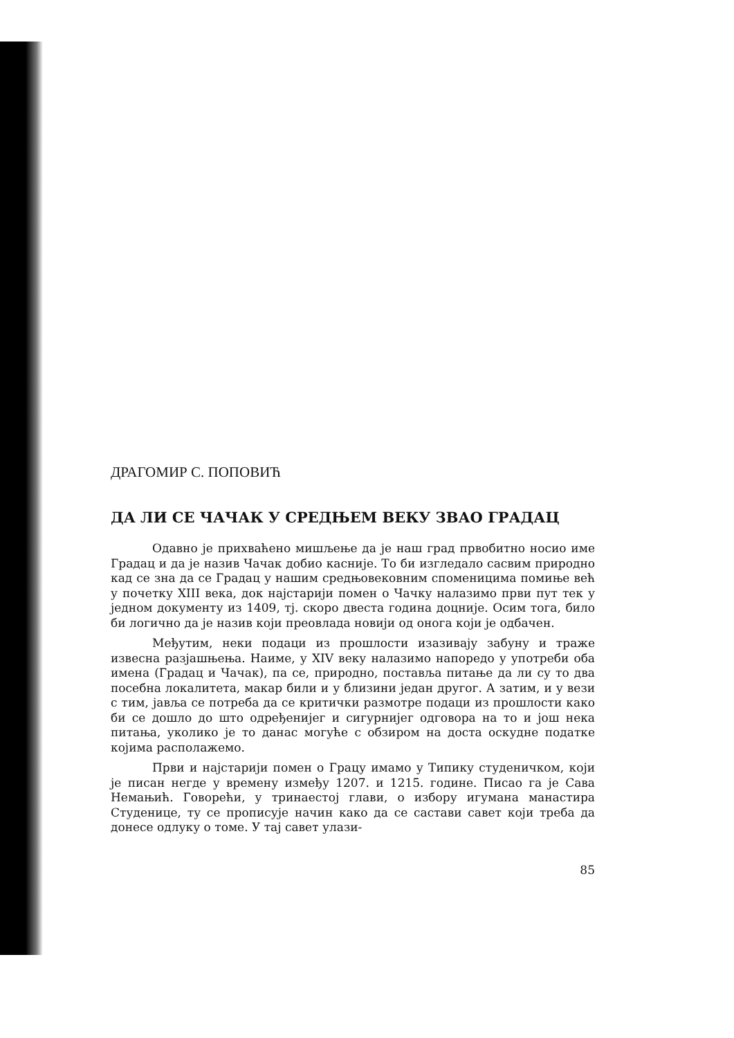ДРАГОМИР С. ПОПОВИЋ
ДА ЛИ СЕ ЧАЧАК У СРЕДЊЕМ ВЕКУ ЗВАО ГРАДАЦ
Одавно је прихваћено мишљење да је наш град првобитно носио име Градац и да је назив Чачак добио касније. То би изгледало сасвим природно кад се зна да се Градац у нашим средњовековним споменицима помиње већ у почетку XIII века, док најстарији помен о Чачку налазимо први пут тек у једном документу из 1409, тј. скоро двеста година доцније. Осим тога, било би логично да је назив који преовлада новији од онога који је одбачен.
Међутим, неки подаци из прошлости изазивају забуну и траже извесна разјашњења. Наиме, у XIV веку налазимо напоредо у употреби оба имена (Градац и Чачак), па се, природно, поставља питање да ли су то два посебна локалитета, макар били и у близини један другог. А затим, и у вези с тим, јавља се потреба да се критички размотре подаци из прошлости како би се дошло до што одређенијег и сигурнијег одговора на то и још нека питања, уколико је то данас могуће с обзиром на доста оскудне податке којима располажемо.
Први и најстарији помен о Грацу имамо у Типику студеничком, који је писан негде у времену између 1207. и 1215. године. Писао га је Сава Немањић. Говорећи, у тринаестој глави, о избору игумана манастира Студенице, ту се прописује начин како да се састави савет који треба да донесе одлуку о томе. У тај савет улази-
85